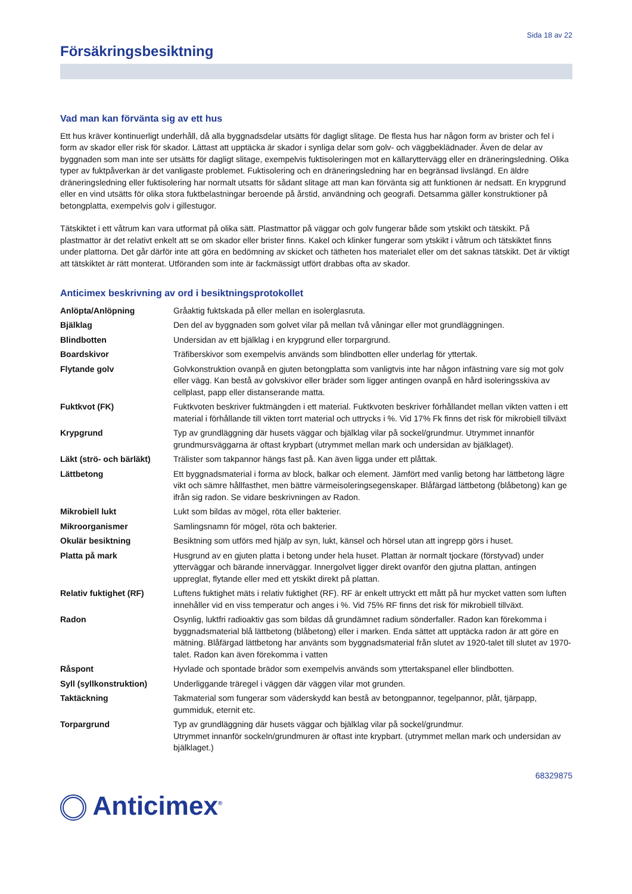Sida 18 av 22
Försäkringsbesiktning
Vad man kan förvänta sig av ett hus
Ett hus kräver kontinuerligt underhåll, då alla byggnadsdelar utsätts för dagligt slitage. De flesta hus har någon form av brister och fel i form av skador eller risk för skador. Lättast att upptäcka är skador i synliga delar som golv- och väggbeklädnader. Även de delar av byggnaden som man inte ser utsätts för dagligt slitage, exempelvis fuktisoleringen mot en källaryttervägg eller en dräneringsledning. Olika typer av fuktpåverkan är det vanligaste problemet. Fuktisolering och en dräneringsledning har en begränsad livslängd. En äldre dräneringsledning eller fuktisolering har normalt utsatts för sådant slitage att man kan förvänta sig att funktionen är nedsatt. En krypgrund eller en vind utsätts för olika stora fuktbelastningar beroende på årstid, användning och geografi. Detsamma gäller konstruktioner på betongplatta, exempelvis golv i gillestugor.
Tätskiktet i ett våtrum kan vara utformat på olika sätt. Plastmattor på väggar och golv fungerar både som ytskikt och tätskikt. På plastmattor är det relativt enkelt att se om skador eller brister finns. Kakel och klinker fungerar som ytskikt i våtrum och tätskiktet finns under plattorna. Det går därför inte att göra en bedömning av skicket och tätheten hos materialet eller om det saknas tätskikt. Det är viktigt att tätskiktet är rätt monterat. Utföranden som inte är fackmässigt utfört drabbas ofta av skador.
Anticimex beskrivning av ord i besiktningsprotokollet
| Anlöpta/Anlöpning | Gråaktig fuktskada på eller mellan en isolerglasruta. |
| Bjälklag | Den del av byggnaden som golvet vilar på mellan två våningar eller mot grundläggningen. |
| Blindbotten | Undersidan av ett bjälklag i en krypgrund eller torpargrund. |
| Boardskivor | Träfiberskivor som exempelvis används som blindbotten eller underlag för yttertak. |
| Flytande golv | Golvkonstruktion ovanpå en gjuten betongplatta som vanligtvis inte har någon infästning vare sig mot golv eller vägg. Kan bestå av golvskivor eller bräder som ligger antingen ovanpå en hård isoleringsskiva av cellplast, papp eller distanserande matta. |
| Fuktkvot (FK) | Fuktkvoten beskriver fuktmängden i ett material. Fuktkvoten beskriver förhållandet mellan vikten vatten i ett material i förhållande till vikten torrt material och uttrycks i %. Vid 17% Fk finns det risk för mikrobiell tillväxt |
| Krypgrund | Typ av grundläggning där husets väggar och bjälklag vilar på sockel/grundmur. Utrymmet innanför grundmursväggarna är oftast krypbart (utrymmet mellan mark och undersidan av bjälklaget). |
| Läkt (strö- och bärläkt) | Trälister som takpannor hängs fast på. Kan även ligga under ett plåttak. |
| Lättbetong | Ett byggnadsmaterial i forma av block, balkar och element. Jämfört med vanlig betong har lättbetong lägre vikt och sämre hållfasthet, men bättre värmeisoleringsegenskaper. Blåfärgad lättbetong (blåbetong) kan ge ifrån sig radon. Se vidare beskrivningen av Radon. |
| Mikrobiell lukt | Lukt som bildas av mögel, röta eller bakterier. |
| Mikroorganismer | Samlingsnamn för mögel, röta och bakterier. |
| Okulär besiktning | Besiktning som utförs med hjälp av syn, lukt, känsel och hörsel utan att ingrepp görs i huset. |
| Platta på mark | Husgrund av en gjuten platta i betong under hela huset. Plattan är normalt tjockare (förstyvad) under ytterväggar och bärande innerväggar. Innergolvet ligger direkt ovanför den gjutna plattan, antingen uppreglat, flytande eller med ett ytskikt direkt på plattan. |
| Relativ fuktighet (RF) | Luftens fuktighet mäts i relativ fuktighet (RF). RF är enkelt uttryckt ett mått på hur mycket vatten som luften innehåller vid en viss temperatur och anges i %. Vid 75% RF finns det risk för mikrobiell tillväxt. |
| Radon | Osynlig, luktfri radioaktiv gas som bildas då grundämnet radium sönderfaller. Radon kan förekomma i byggnadsmaterial blå lättbetong (blåbetong) eller i marken. Enda sättet att upptäcka radon är att göre en mätning. Blåfärgad lättbetong har använts som byggnadsmaterial från slutet av 1920-talet till slutet av 1970-talet. Radon kan även förekomma i vatten |
| Råspont | Hyvlade och spontade brädor som exempelvis används som yttertakspanel eller blindbotten. |
| Syll (syllkonstruktion) | Underliggande träregel i väggen där väggen vilar mot grunden. |
| Taktäckning | Takmaterial som fungerar som väderskydd kan bestå av betongpannor, tegelpannor, plåt, tjärpapp, gummiduk, eternit etc. |
| Torpargrund | Typ av grundläggning där husets väggar och bjälklag vilar på sockel/grundmur. Utrymmet innanför sockeln/grundmuren är oftast inte krypbart. (utrymmet mellan mark och undersidan av bjälklaget.) |
68329875
Anticimex<sup>®</sup>